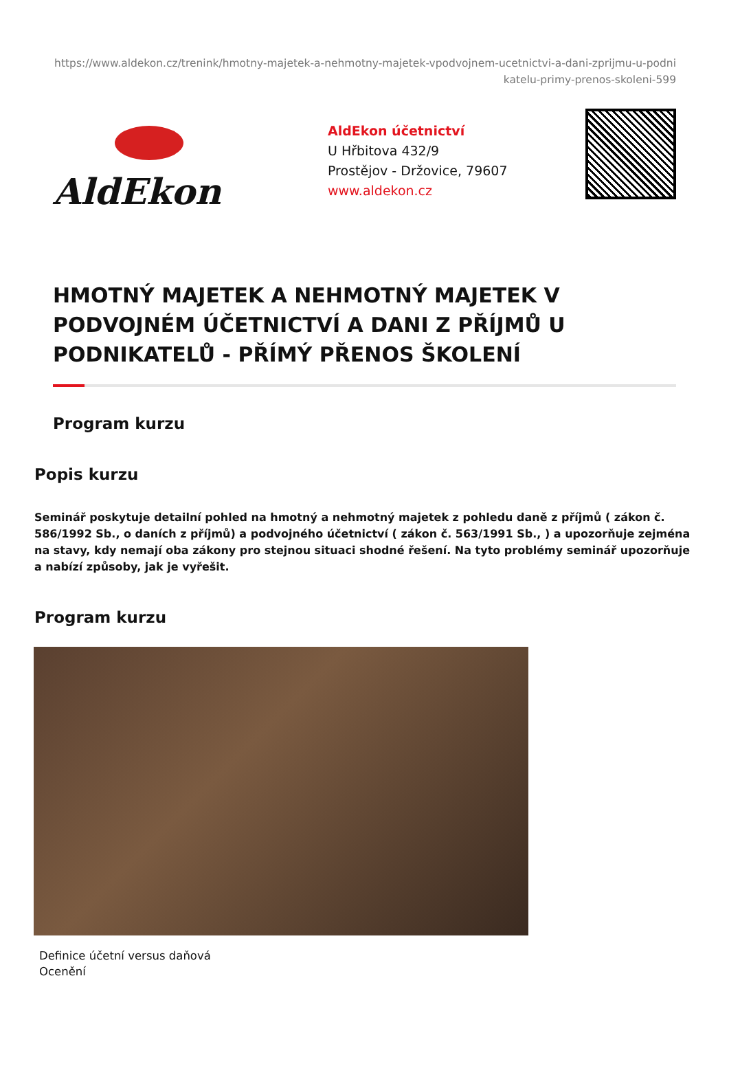https://www.aldekon.cz/trenink/hmotny-majetek-a-nehmotny-majetek-vpodvojnem-ucetnictvi-a-dani-zprijmu-u-podnikatelu-primy-prenos-skoleni-599
AldEkon
AldEkon účetnictví
U Hřbitova 432/9
Prostějov - Držovice, 79607
www.aldekon.cz
HMOTNÝ MAJETEK A NEHMOTNÝ MAJETEK V PODVOJNÉM ÚČETNICTVÍ A DANI Z PŘÍJMŮ U PODNIKATELŮ - PŘÍMÝ PŘENOS ŠKOLENÍ
Program kurzu
Popis kurzu
Seminář poskytuje detailní pohled na hmotný a nehmotný majetek z pohledu daně z příjmů ( zákon č. 586/1992 Sb., o daních z příjmů) a podvojného účetnictví ( zákon č. 563/1991 Sb., ) a upozorňuje zejména na stavy, kdy nemají oba zákony pro stejnou situaci shodné řešení. Na tyto problémy seminář upozorňuje a nabízí způsoby, jak je vyřešit.
Program kurzu
Definice účetní versus daňová
Ocenění